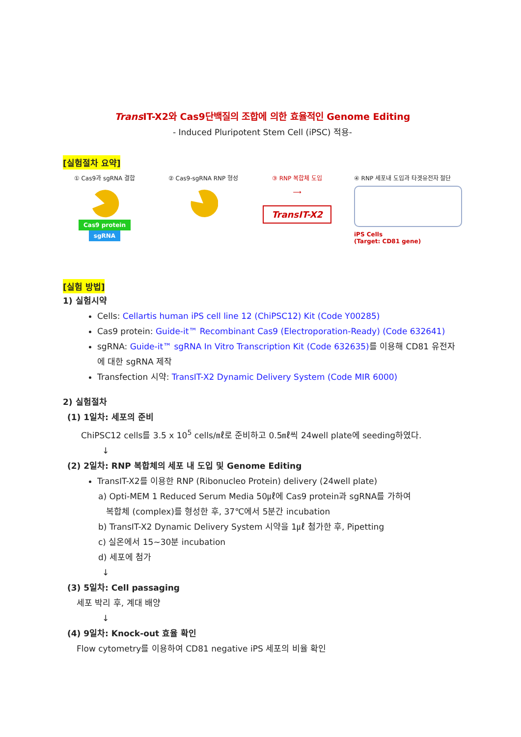Trans IT-X2와 Cas9단백질의 조합에 의한 효율적인 Genome Editing
- Induced Pluripotent Stem Cell (iPSC) 적용-
[실험절차 요약]
① Cas9과 sgRNA 결합
Cas9 protein sgRNA
② Cas9-sgRNA RNP 형성
③ RNP 복합체 도입
⟶
TransIT-X2
④ RNP 세포내 도입과 타겟유전자 절단
iPS Cells
(Target: CD81 gene)
[실험 방법]
1) 실험시약
Cells: Cellartis human iPS cell line 12 (ChiPSC12) Kit (Code Y00285)
Cas9 protein: Guide-it™ Recombinant Cas9 (Electroporation-Ready) (Code 632641)
sgRNA: Guide-it™ sgRNA In Vitro Transcription Kit (Code 632635) 를 이용해 CD81 유전자에 대한 sgRNA 제작
Transfection 시약: TransIT-X2 Dynamic Delivery System (Code MIR 6000)
2) 실험절차
(1) 1일차: 세포의 준비
ChiPSC12 cells를 3.5 x 10<sup>5</sup> cells/㎖로 준비하고 0.5㎖씩 24well plate에 seeding하였다.
↓
(2) 2일차: RNP 복합체의 세포 내 도입 및 Genome Editing
TransIT-X2를 이용한 RNP (Ribonucleo Protein) delivery (24well plate)
a) Opti-MEM 1 Reduced Serum Media 50㎕에 Cas9 protein과 sgRNA를 가하여
복합체 (complex)를 형성한 후, 37℃에서 5분간 incubation
b) TransIT-X2 Dynamic Delivery System 시약을 1㎕ 첨가한 후, Pipetting
c) 실온에서 15~30분 incubation
d) 세포에 첨가
↓
(3) 5일차: Cell passaging
세포 박리 후, 계대 배양
↓
(4) 9일차: Knock-out 효율 확인
Flow cytometry를 이용하여 CD81 negative iPS 세포의 비율 확인